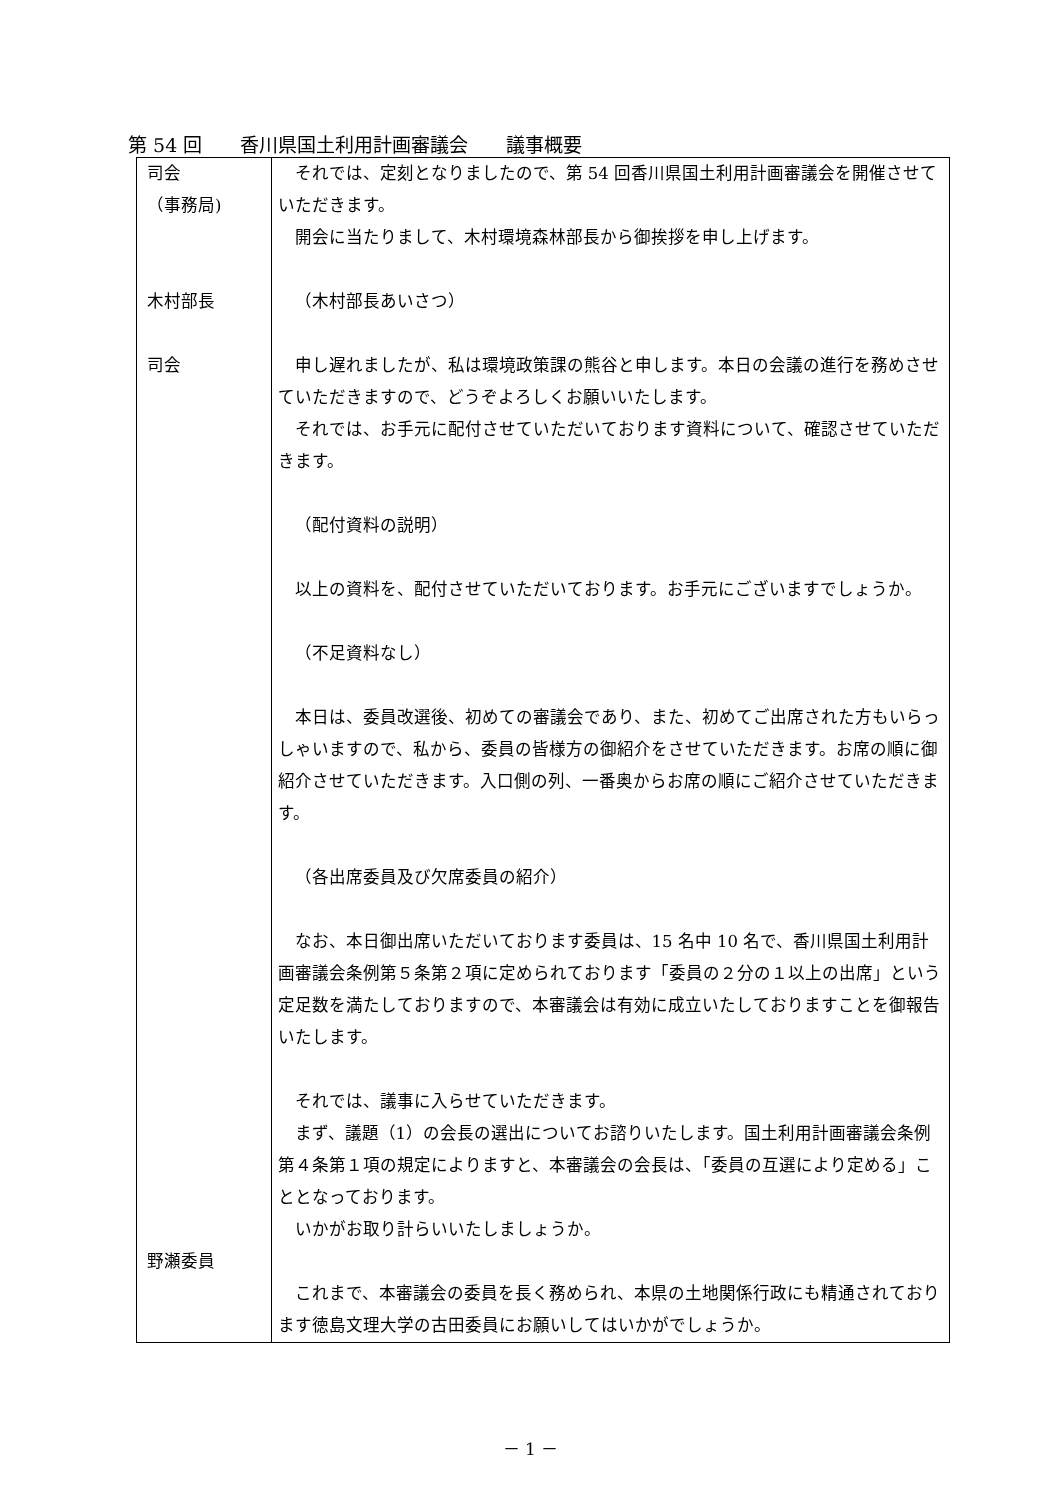第 54 回　　香川県国土利用計画審議会　　議事概要
| 司会 （事務局) 木村部長 司会 野瀬委員 | それでは、定刻となりましたので、第 54 回香川県国土利用計画審議会を開催させていただきます。 開会に当たりまして、木村環境森林部長から御挨拶を申し上げます。 （木村部長あいさつ） 申し遅れましたが、私は環境政策課の熊谷と申します。本日の会議の進行を務めさせていただきますので、どうぞよろしくお願いいたします。 それでは、お手元に配付させていただいております資料について、確認させていただきます。 （配付資料の説明） 以上の資料を、配付させていただいております。お手元にございますでしょうか。 （不足資料なし） 本日は、委員改選後、初めての審議会であり、また、初めてご出席された方もいらっしゃいますので、私から、委員の皆様方の御紹介をさせていただきます。お席の順に御紹介させていただきます。入口側の列、一番奥からお席の順にご紹介させていただきます。 （各出席委員及び欠席委員の紹介） なお、本日御出席いただいております委員は、15 名中 10 名で、香川県国土利用計画審議会条例第５条第２項に定められております「委員の２分の１以上の出席」という定足数を満たしておりますので、本審議会は有効に成立いたしておりますことを御報告いたします。 それでは、議事に入らせていただきます。 まず、議題（1）の会長の選出についてお諮りいたします。国土利用計画審議会条例第４条第１項の規定によりますと、本審議会の会長は、「委員の互選により定める」こととなっております。 いかがお取り計らいいたしましょうか。 これまで、本審議会の委員を長く務められ、本県の土地関係行政にも精通されております徳島文理大学の古田委員にお願いしてはいかがでしょうか。 |
－ 1 －